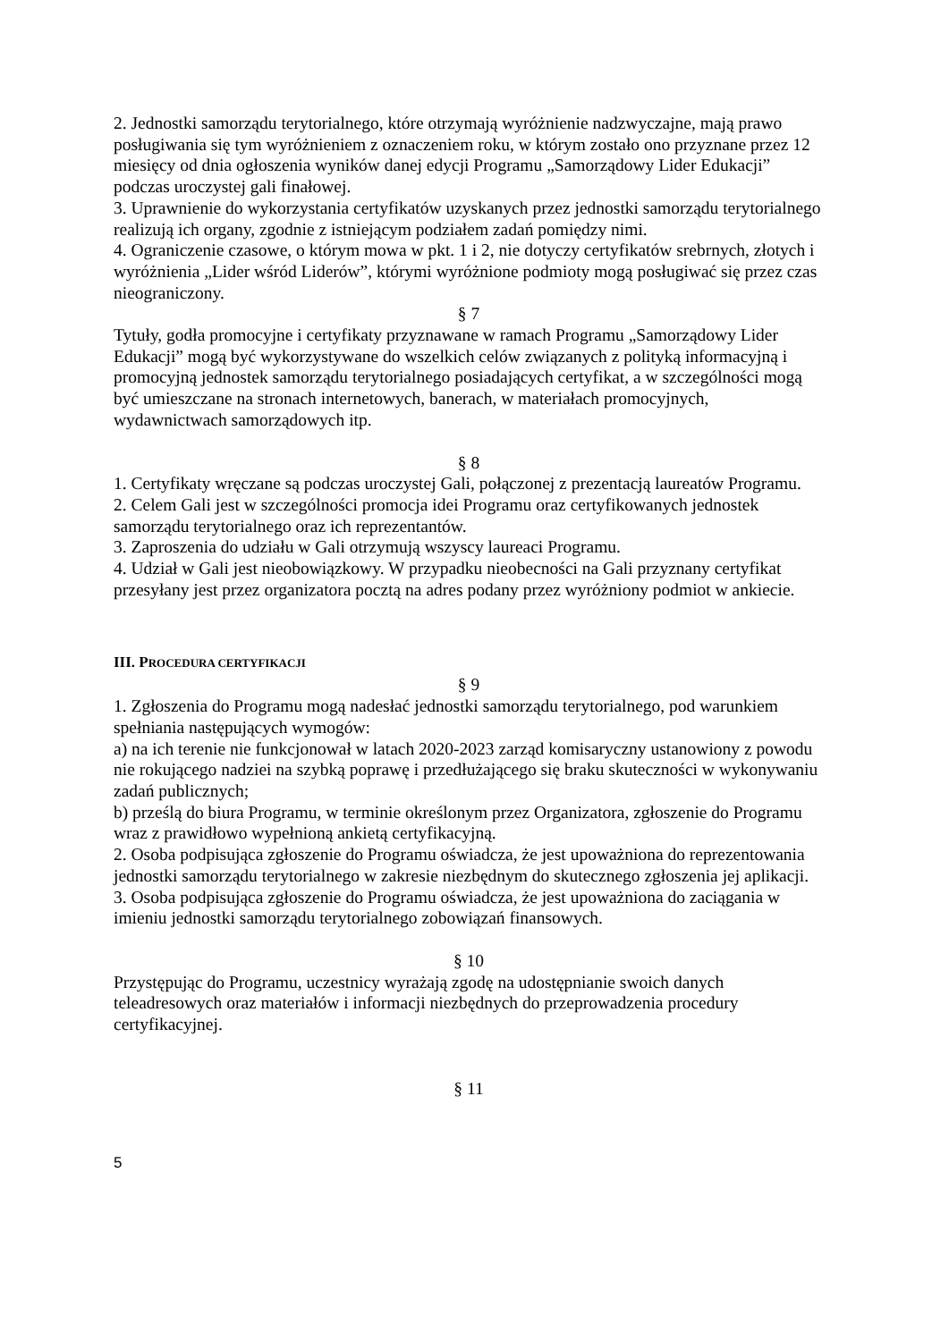2. Jednostki samorządu terytorialnego, które otrzymają wyróżnienie nadzwyczajne, mają prawo posługiwania się tym wyróżnieniem z oznaczeniem roku, w którym zostało ono przyznane przez 12 miesięcy od dnia ogłoszenia wyników danej edycji Programu „Samorządowy Lider Edukacji” podczas uroczystej gali finałowej.
3. Uprawnienie do wykorzystania certyfikatów uzyskanych przez jednostki samorządu terytorialnego realizują ich organy, zgodnie z istniejącym podziałem zadań pomiędzy nimi.
4. Ograniczenie czasowe, o którym mowa w pkt. 1 i 2, nie dotyczy certyfikatów srebrnych, złotych i wyróżnienia „Lider wśród Liderów”, którymi wyróżnione podmioty mogą posługiwać się przez czas nieograniczony.
§ 7
Tytuły, godła promocyjne i certyfikaty przyznawane w ramach Programu „Samorządowy Lider Edukacji” mogą być wykorzystywane do wszelkich celów związanych z polityką informacyjną i promocyjną jednostek samorządu terytorialnego posiadających certyfikat, a w szczególności mogą być umieszczane na stronach internetowych, banerach, w materiałach promocyjnych, wydawnictwach samorządowych itp.
§ 8
1. Certyfikaty wręczane są podczas uroczystej Gali, połączonej z prezentacją laureatów Programu.
2. Celem Gali jest w szczególności promocja idei Programu oraz certyfikowanych jednostek samorządu terytorialnego oraz ich reprezentantów.
3. Zaproszenia do udziału w Gali otrzymują wszyscy laureaci Programu.
4. Udział w Gali jest nieobowiązkowy. W przypadku nieobecności na Gali przyznany certyfikat przesyłany jest przez organizatora pocztą na adres podany przez wyróżniony podmiot w ankiecie.
III. PROCEDURA CERTYFIKACJI
§ 9
1. Zgłoszenia do Programu mogą nadesłać jednostki samorządu terytorialnego, pod warunkiem spełniania następujących wymogów:
a) na ich terenie nie funkcjonował w latach 2020-2023 zarząd komisaryczny ustanowiony z powodu nie rokującego nadziei na szybką poprawę i przedłużającego się braku skuteczności w wykonywaniu zadań publicznych;
b) prześlą do biura Programu, w terminie określonym przez Organizatora, zgłoszenie do Programu wraz z prawidłowo wypełnioną ankietą certyfikacyjną.
2. Osoba podpisująca zgłoszenie do Programu oświadcza, że jest upoważniona do reprezentowania jednostki samorządu terytorialnego w zakresie niezbędnym do skutecznego zgłoszenia jej aplikacji.
3. Osoba podpisująca zgłoszenie do Programu oświadcza, że jest upoważniona do zaciągania w imieniu jednostki samorządu terytorialnego zobowiązań finansowych.
§ 10
Przystępując do Programu, uczestnicy wyrażają zgodę na udostępnianie swoich danych teleadresowych oraz materiałów i informacji niezbędnych do przeprowadzenia procedury certyfikacyjnej.
§ 11
5